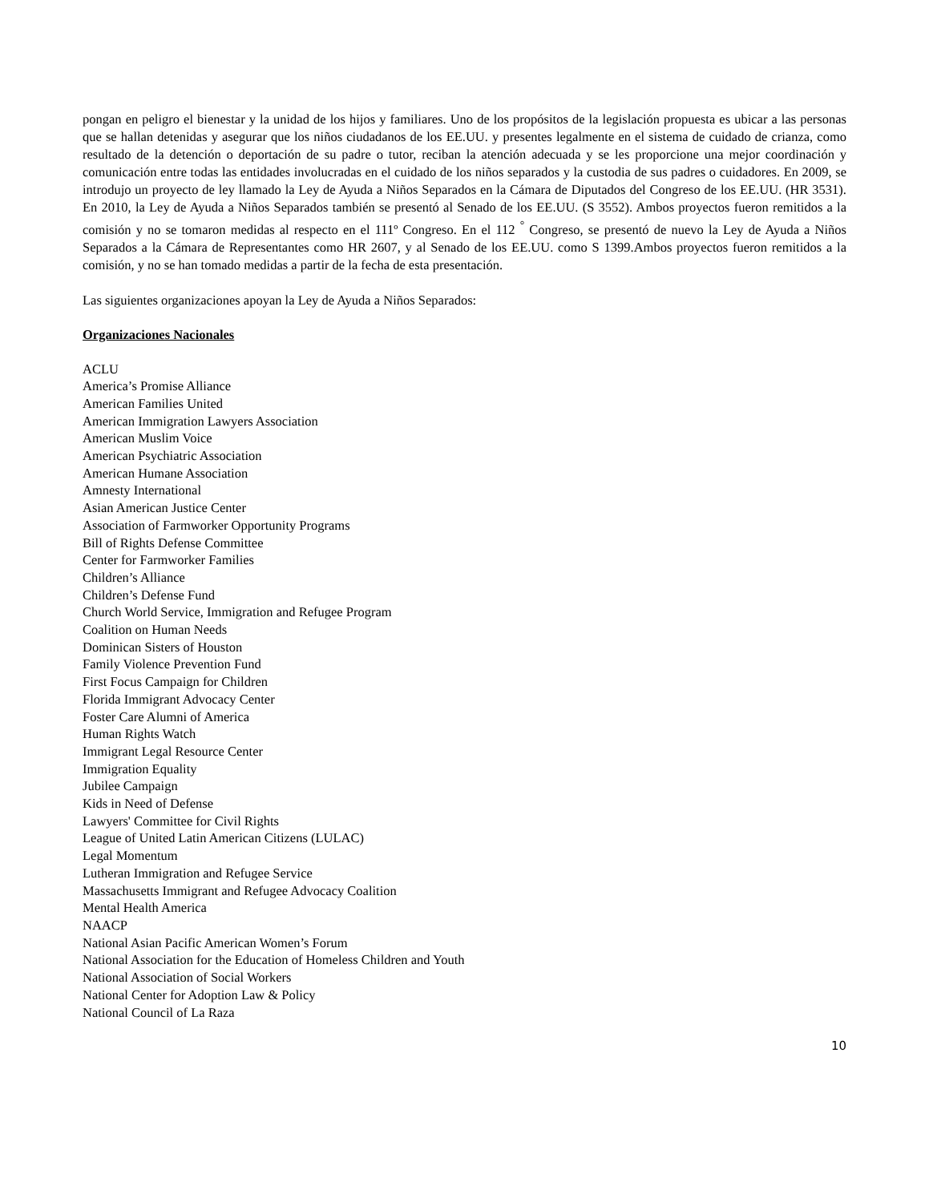pongan en peligro el bienestar y la unidad de los hijos y familiares. Uno de los propósitos de la legislación propuesta es ubicar a las personas que se hallan detenidas y asegurar que los niños ciudadanos de los EE.UU. y presentes legalmente en el sistema de cuidado de crianza, como resultado de la detención o deportación de su padre o tutor, reciban la atención adecuada y se les proporcione una mejor coordinación y comunicación entre todas las entidades involucradas en el cuidado de los niños separados y la custodia de sus padres o cuidadores. En 2009, se introdujo un proyecto de ley llamado la Ley de Ayuda a Niños Separados en la Cámara de Diputados del Congreso de los EE.UU. (HR 3531). En 2010, la Ley de Ayuda a Niños Separados también se presentó al Senado de los EE.UU. (S 3552). Ambos proyectos fueron remitidos a la comisión y no se tomaron medidas al respecto en el 111º Congreso. En el 112 <sup>°</sup> Congreso, se presentó de nuevo la Ley de Ayuda a Niños Separados a la Cámara de Representantes como HR 2607, y al Senado de los EE.UU. como S 1399.Ambos proyectos fueron remitidos a la comisión, y no se han tomado medidas a partir de la fecha de esta presentación.
Las siguientes organizaciones apoyan la Ley de Ayuda a Niños Separados:
Organizaciones Nacionales
ACLU
America’s Promise Alliance
American Families United
American Immigration Lawyers Association
American Muslim Voice
American Psychiatric Association
American Humane Association
Amnesty International
Asian American Justice Center
Association of Farmworker Opportunity Programs
Bill of Rights Defense Committee
Center for Farmworker Families
Children’s Alliance
Children’s Defense Fund
Church World Service, Immigration and Refugee Program
Coalition on Human Needs
Dominican Sisters of Houston
Family Violence Prevention Fund
First Focus Campaign for Children
Florida Immigrant Advocacy Center
Foster Care Alumni of America
Human Rights Watch
Immigrant Legal Resource Center
Immigration Equality
Jubilee Campaign
Kids in Need of Defense
Lawyers' Committee for Civil Rights
League of United Latin American Citizens (LULAC)
Legal Momentum
Lutheran Immigration and Refugee Service
Massachusetts Immigrant and Refugee Advocacy Coalition
Mental Health America
NAACP
National Asian Pacific American Women’s Forum
National Association for the Education of Homeless Children and Youth
National Association of Social Workers
National Center for Adoption Law & Policy
National Council of La Raza
10